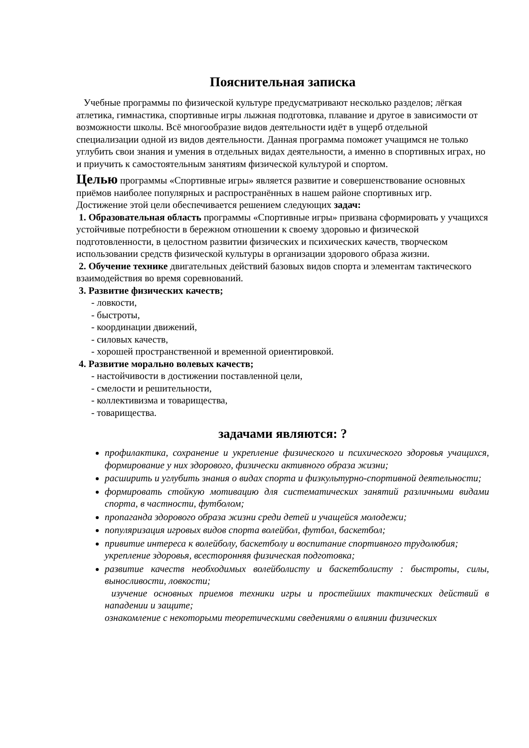Пояснительная записка
Учебные программы по физической культуре предусматривают несколько разделов; лёгкая атлетика, гимнастика, спортивные игры лыжная подготовка, плавание и другое в зависимости от возможности школы. Всё многообразие видов деятельности идёт в ущерб отдельной специализации одной из видов деятельности. Данная программа поможет учащимся не только углубить свои знания и умения в отдельных видах деятельности, а именно в спортивных играх, но и приучить к самостоятельным занятиям физической культурой и спортом.
Целью программы «Спортивные игры» является развитие и совершенствование основных приёмов наиболее популярных и распространённых в нашем районе спортивных игр.
Достижение этой цели обеспечивается решением следующих задач:
1. Образовательная область программы «Спортивные игры» призвана сформировать у учащихся устойчивые потребности в бережном отношении к своему здоровью и физической подготовленности, в целостном развитии физических и психических качеств, творческом использовании средств физической культуры в организации здорового образа жизни.
2. Обучение технике двигательных действий базовых видов спорта и элементам тактического взаимодействия во время соревнований.
3. Развитие физических качеств;
- ловкости,
- быстроты,
- координации движений,
- силовых качеств,
- хорошей пространственной и временной ориентировкой.
4. Развитие морально волевых качеств;
- настойчивости в достижении поставленной цели,
- смелости и решительности,
- коллективизма и товарищества,
- товарищества.
задачами являются: ?
профилактика, сохранение и укрепление физического и психического здоровья учащихся, формирование у них здорового, физически активного образа жизни;
расширить и углубить знания о видах спорта и физкультурно-спортивной деятельности;
формировать стойкую мотивацию для систематических занятий различными видами спорта, в частности, футболом;
пропаганда здорового образа жизни среди детей и учащейся молодежи;
популяризация игровых видов спорта волейбол, футбол, баскетбол;
привитие интереса к волейболу, баскетболу и воспитание спортивного трудолюбия;
укрепление здоровья, всесторонняя физическая подготовка;
развитие качеств необходимых волейболисту и баскетболисту : быстроты, силы, выносливости, ловкости;
изучение основных приемов техники игры и простейших тактических действий в нападении и защите;
ознакомление с некоторыми теоретическими сведениями о влиянии физических